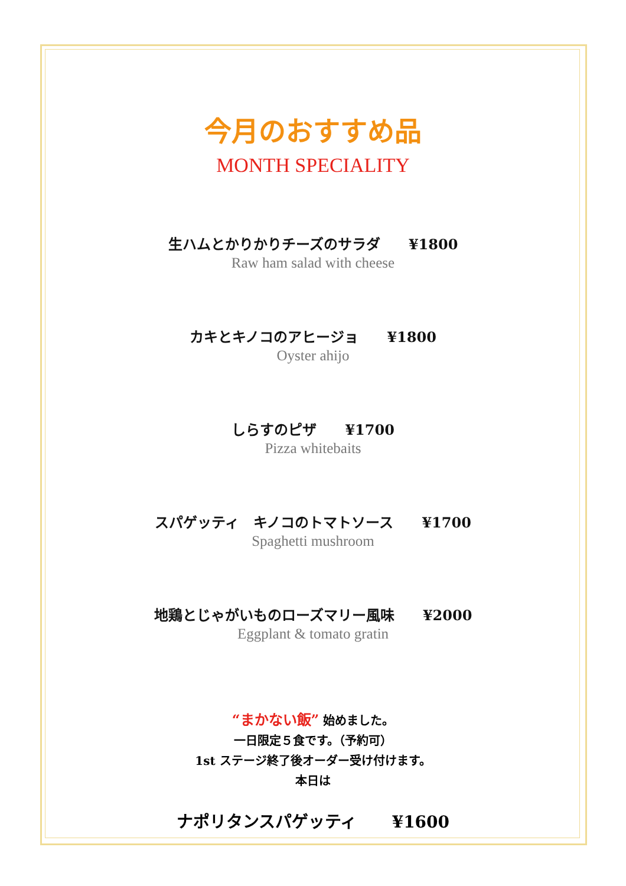今月のおすすめ品
MONTH SPECIALITY
生ハムとかりかりチーズのサラダ ¥1800
Raw ham salad with cheese
カキとキノコのアヒージョ ¥1800
Oyster ahijo
しらすのピザ ¥1700
Pizza whitebaits
スパゲッティ　キノコのトマトソース ¥1700
Spaghetti mushroom
地鶏とじゃがいものローズマリー風味 ¥2000
Eggplant & tomato gratin
“まかない飯” 始めました。
一日限定５食です。（予約可）
1st ステージ終了後オーダー受け付けます。
本日は
ナポリタンスパゲッティ ¥1600